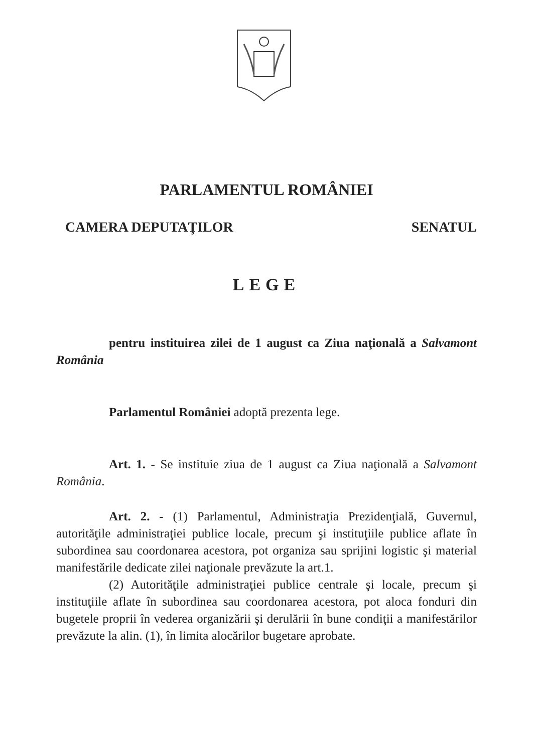PARLAMENTUL ROMÂNIEI
CAMERA DEPUTAŢILOR SENATUL
LEGE
pentru instituirea zilei de 1 august ca Ziua naţională a Salvamont România
Parlamentul României adoptă prezenta lege.
Art. 1. - Se instituie ziua de 1 august ca Ziua naţională a Salvamont România.
Art. 2. - (1) Parlamentul, Administraţia Prezidenţială, Guvernul, autorităţile administraţiei publice locale, precum şi instituţiile publice aflate în subordinea sau coordonarea acestora, pot organiza sau sprijini logistic şi material manifestările dedicate zilei naţionale prevăzute la art.1.
(2) Autorităţile administraţiei publice centrale şi locale, precum şi instituţiile aflate în subordinea sau coordonarea acestora, pot aloca fonduri din bugetele proprii în vederea organizării şi derulării în bune condiţii a manifestărilor prevăzute la alin. (1), în limita alocărilor bugetare aprobate.